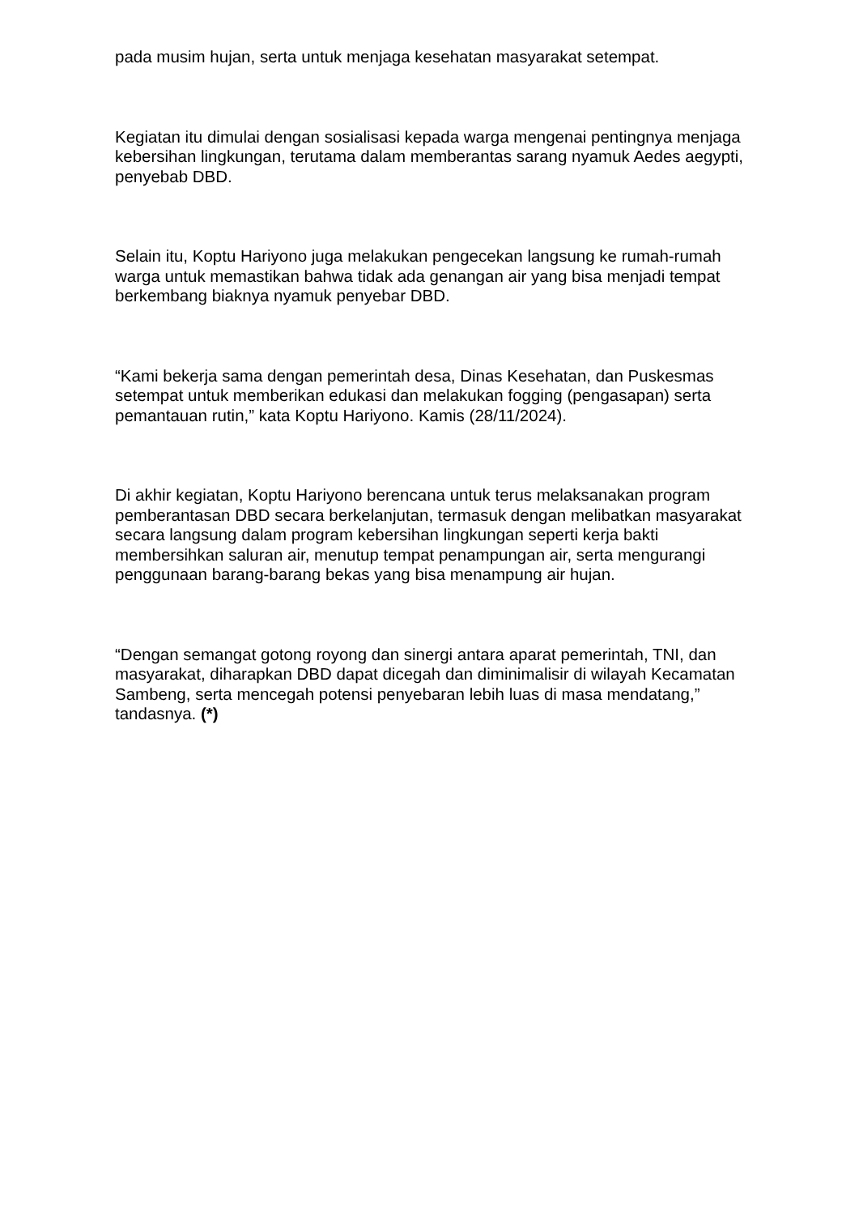pada musim hujan, serta untuk menjaga kesehatan masyarakat setempat.
Kegiatan itu dimulai dengan sosialisasi kepada warga mengenai pentingnya menjaga kebersihan lingkungan, terutama dalam memberantas sarang nyamuk Aedes aegypti, penyebab DBD.
Selain itu, Koptu Hariyono juga melakukan pengecekan langsung ke rumah-rumah warga untuk memastikan bahwa tidak ada genangan air yang bisa menjadi tempat berkembang biaknya nyamuk penyebar DBD.
“Kami bekerja sama dengan pemerintah desa, Dinas Kesehatan, dan Puskesmas setempat untuk memberikan edukasi dan melakukan fogging (pengasapan) serta pemantauan rutin,” kata Koptu Hariyono. Kamis (28/11/2024).
Di akhir kegiatan, Koptu Hariyono berencana untuk terus melaksanakan program pemberantasan DBD secara berkelanjutan, termasuk dengan melibatkan masyarakat secara langsung dalam program kebersihan lingkungan seperti kerja bakti membersihkan saluran air, menutup tempat penampungan air, serta mengurangi penggunaan barang-barang bekas yang bisa menampung air hujan.
“Dengan semangat gotong royong dan sinergi antara aparat pemerintah, TNI, dan masyarakat, diharapkan DBD dapat dicegah dan diminimalisir di wilayah Kecamatan Sambeng, serta mencegah potensi penyebaran lebih luas di masa mendatang,” tandasnya. (*)